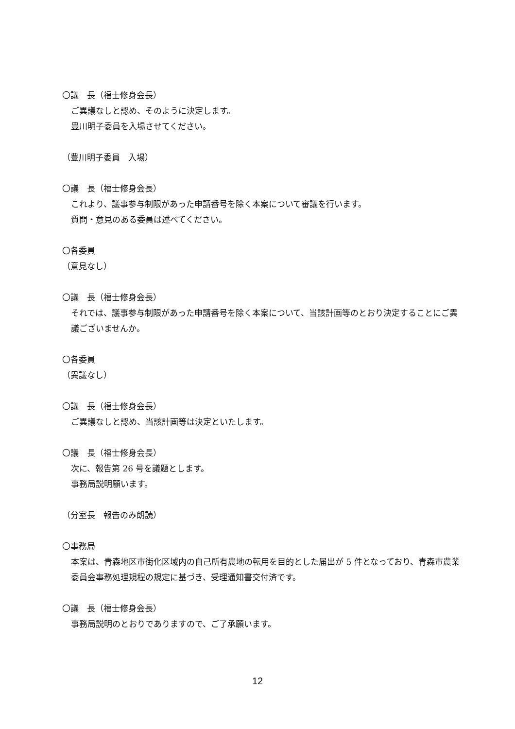〇議　長（福士修身会長）
ご異議なしと認め、そのように決定します。
豊川明子委員を入場させてください。
（豊川明子委員　入場）
〇議　長（福士修身会長）
これより、議事参与制限があった申請番号を除く本案について審議を行います。
質問・意見のある委員は述べてください。
〇各委員
（意見なし）
〇議　長（福士修身会長）
それでは、議事参与制限があった申請番号を除く本案について、当該計画等のとおり決定することにご異議ございませんか。
〇各委員
（異議なし）
〇議　長（福士修身会長）
ご異議なしと認め、当該計画等は決定といたします。
〇議　長（福士修身会長）
次に、報告第 26 号を議題とします。
事務局説明願います。
（分室長　報告のみ朗読）
〇事務局
本案は、青森地区市街化区域内の自己所有農地の転用を目的とした届出が 5 件となっており、青森市農業委員会事務処理規程の規定に基づき、受理通知書交付済です。
〇議　長（福士修身会長）
事務局説明のとおりでありますので、ご了承願います。
12